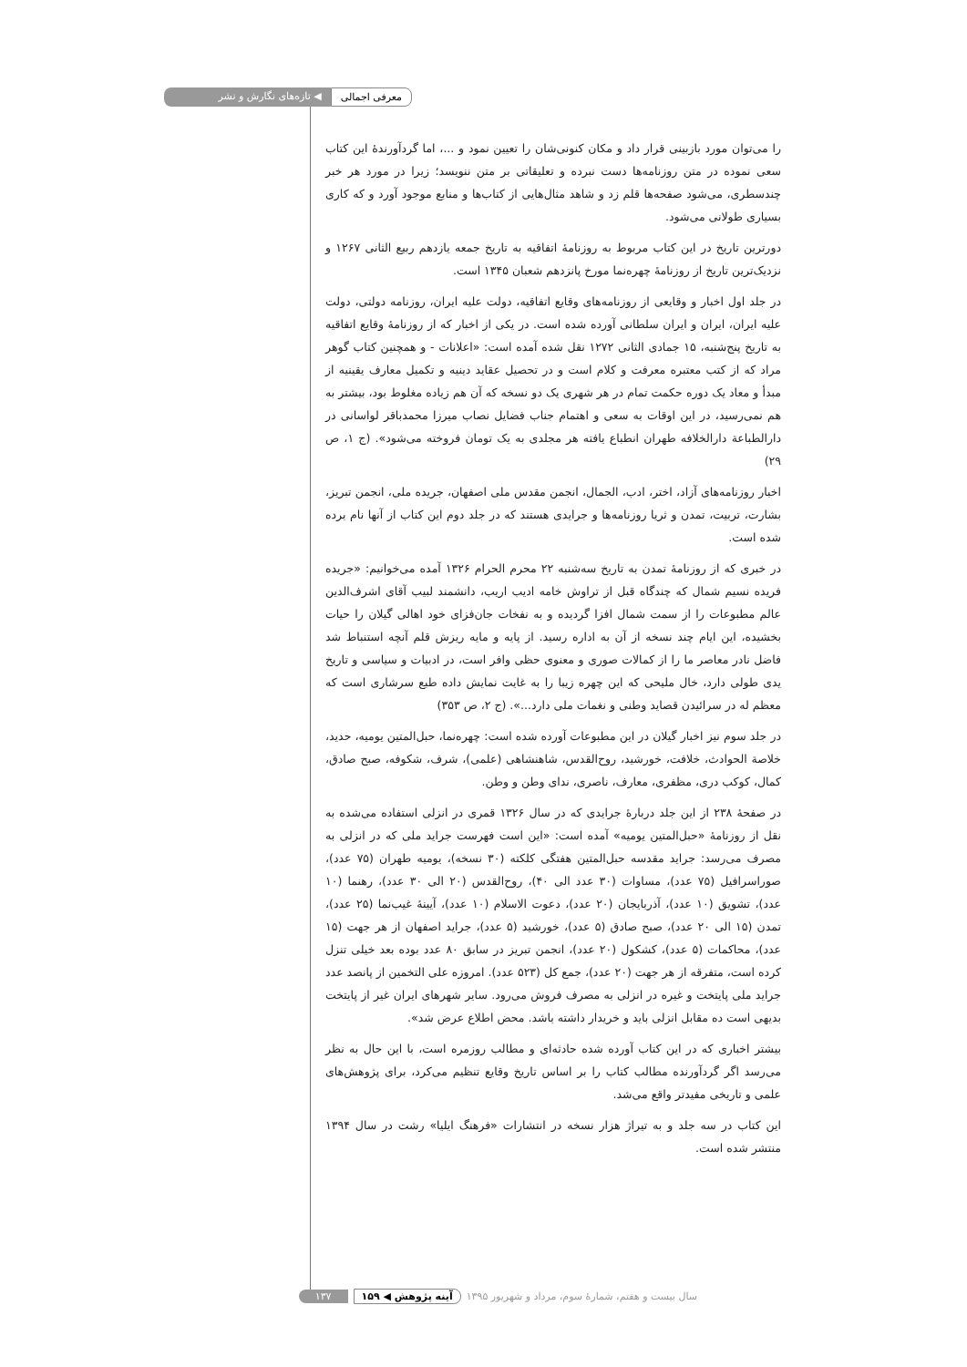معرفی اجمالی ◀ تازه‌های نگارش و نشر
را می‌توان مورد بازبینی قرار داد و مکان کنونی‌شان را تعیین نمود و ...، اما گردآورندهٔ این کتاب سعی نموده در متن روزنامه‌ها دست نبرده و تعلیقاتی بر متن ننویسد؛ زیرا در مورد هر خبر چندسطری، می‌شود صفحه‌ها قلم زد و شاهد مثال‌هایی از کتاب‌ها و منابع موجود آورد و که کاری بسیاری طولانی می‌شود.
دورترین تاریخ در این کتاب مربوط به روزنامهٔ اتفاقیه به تاریخ جمعه یازدهم ربیع الثانی ۱۲۶۷ و نزدیک‌ترین تاریخ از روزنامهٔ چهره‌نما مورخ پانزدهم شعبان ۱۳۴۵ است.
در جلد اول اخبار و وقایعی از روزنامه‌های وقایع اتفاقیه، دولت علیه ایران، روزنامه دولتی، دولت علیه ایران، ایران و ایران سلطانی آورده شده است. در یکی از اخبار که از روزنامهٔ وقایع اتفاقیه به تاریخ پنج‌شنبه، ۱۵ جمادی الثانی ۱۲۷۲ نقل شده آمده است: «اعلانات - و همچنین کتاب گوهر مراد که از کتب معتبره معرفت و کلام است و در تحصیل عقاید دینیه و تکمیل معارف یقینیه از مبدأ و معاد یک دوره حکمت تمام در هر شهری یک دو نسخه که آن هم زیاده مغلوط بود، بیشتر به هم نمی‌رسید، در این اوقات به سعی و اهتمام جناب فضایل نصاب میرزا محمدباقر لواسانی در دارالطباعة دارالخلافه طهران انطباع یافته هر مجلدی به یک تومان فروخته می‌شود». (ج ۱، ص ۲۹)
اخبار روزنامه‌های آزاد، اختر، ادب، الجمال، انجمن مقدس ملی اصفهان، جریده ملی، انجمن تبریز، بشارت، تربیت، تمدن و ثریا روزنامه‌ها و جرایدی هستند که در جلد دوم این کتاب از آنها نام برده شده است.
در خبری که از روزنامهٔ تمدن به تاریخ سه‌شنبه ۲۲ محرم الحرام ۱۳۲۶ آمده می‌خوانیم: «جریده فریده نسیم شمال که چندگاه قبل از تراوش خامه ادیب اریب، دانشمند لبیب آقای اشرف‌الدین عالم مطبوعات را از سمت شمال افزا گردیده و به نفخات جان‌فزای خود اهالی گیلان را حیات بخشیده، این ایام چند نسخه از آن به اداره رسید. از پایه و مایه ریزش قلم آنچه استنباط شد فاضل نادر معاصر ما را از کمالات صوری و معنوی حظی وافر است، در ادبیات و سیاسی و تاریخ یدی طولی دارد، خال ملیحی که این چهره زیبا را به غایت نمایش داده طبع سرشاری است که معظم له در سرائیدن قصاید وطنی و نغمات ملی دارد...». (ج ۲، ص ۳۵۳)
در جلد سوم نیز اخبار گیلان در این مطبوعات آورده شده است: چهره‌نما، حبل‌المتین یومیه، حدید، خلاصة الحوادث، خلافت، خورشید، روح‌القدس، شاهنشاهی (علمی)، شرف، شکوفه، صبح صادق، کمال، کوکب دری، مظفری، معارف، ناصری، ندای وطن و وطن.
در صفحهٔ ۲۳۸ از این جلد دربارهٔ جرایدی که در سال ۱۳۲۶ قمری در انزلی استفاده می‌شده به نقل از روزنامهٔ «حبل‌المتین یومیه» آمده است: «این است فهرست جراید ملی که در انزلی به مصرف می‌رسد: جراید مقدسه حبل‌المتین هفتگی کلکته (۳۰ نسخه)، یومیه طهران (۷۵ عدد)، صوراسرافیل (۷۵ عدد)، مساوات (۳۰ عدد الی ۴۰)، روح‌القدس (۲۰ الی ۳۰ عدد)، رهنما (۱۰ عدد)، تشویق (۱۰ عدد)، آذربایجان (۲۰ عدد)، دعوت الاسلام (۱۰ عدد)، آیینهٔ غیب‌نما (۲۵ عدد)، تمدن (۱۵ الی ۲۰ عدد)، صبح صادق (۵ عدد)، خورشید (۵ عدد)، جراید اصفهان از هر جهت (۱۵ عدد)، محاکمات (۵ عدد)، کشکول (۲۰ عدد)، انجمن تبریز در سابق ۸۰ عدد بوده بعد خیلی تنزل کرده است، متفرقه از هر جهت (۲۰ عدد)، جمع کل (۵۲۳ عدد). امروزه علی التخمین از پانصد عدد جراید ملی پایتخت و غیره در انزلی به مصرف فروش می‌رود. سایر شهرهای ایران غیر از پایتخت بدیهی است ده مقابل انزلی باید و خریدار داشته باشد. محض اطلاع عرض شد».
بیشتر اخباری که در این کتاب آورده شده حادثه‌ای و مطالب روزمره است، با این حال به نظر می‌رسد اگر گردآورنده مطالب کتاب را بر اساس تاریخ وقایع تنظیم می‌کرد، برای پژوهش‌های علمی و تاریخی مفیدتر واقع می‌شد.
این کتاب در سه جلد و به تیراژ هزار نسخه در انتشارات «فرهنگ ایلیا» رشت در سال ۱۳۹۴ منتشر شده است.
سال بیست و هفتم، شمارهٔ سوم، مرداد و شهریور ۱۳۹۵ آینه پژوهش ◀ ۱۵۹ ۱۳۷